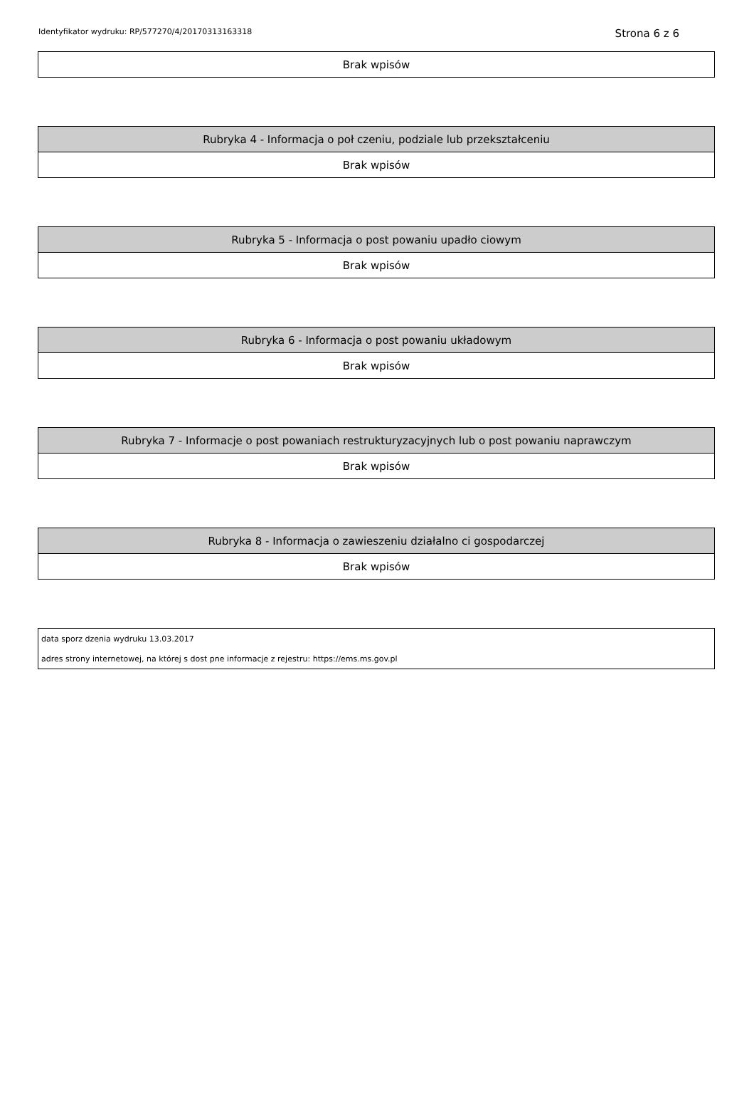Identyfikator wydruku: RP/577270/4/20170313163318 Strona 6 z 6
| Brak wpisów |
| Rubryka 4 - Informacja o poł czeniu, podziale lub przekształceniu |
| --- |
| Brak wpisów |
| Rubryka 5 - Informacja o post powaniu upadło ciowym |
| --- |
| Brak wpisów |
| Rubryka 6 - Informacja o post powaniu układowym |
| --- |
| Brak wpisów |
| Rubryka 7 - Informacje o post powaniach restrukturyzacyjnych lub o post powaniu naprawczym |
| --- |
| Brak wpisów |
| Rubryka 8 - Informacja o zawieszeniu działalno ci gospodarczej |
| --- |
| Brak wpisów |
| data sporz dzenia wydruku 13.03.2017 |
| adres strony internetowej, na której s dost pne informacje z rejestru: https://ems.ms.gov.pl |